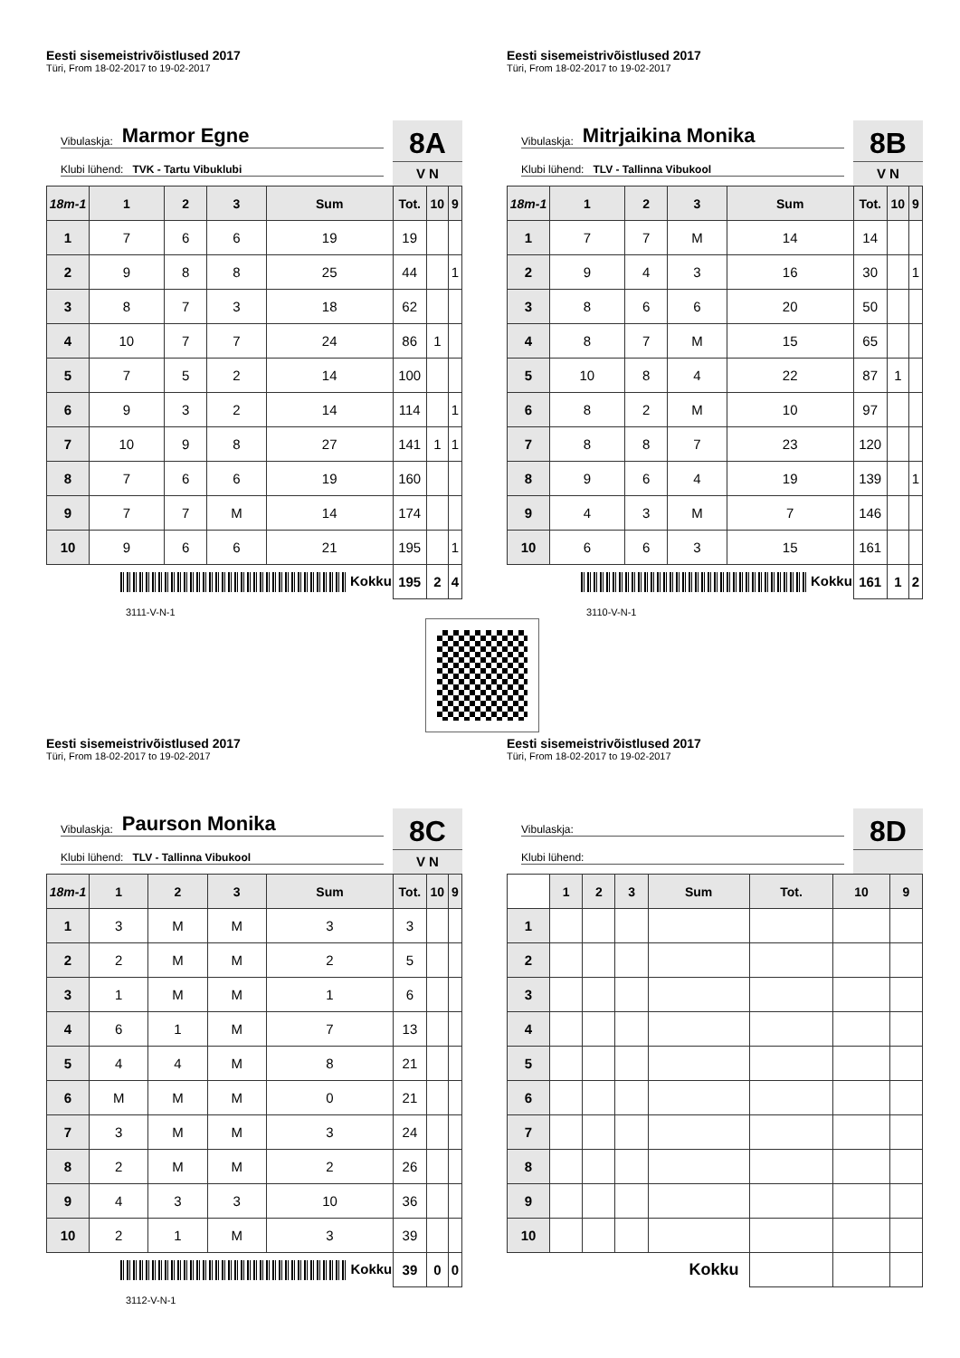Eesti sisemeistrivõistlused 2017
Türi, From 18-02-2017 to 19-02-2017
Vibulaskja: Marmor Egne
Klubi lühend: TVK - Tartu Vibuklubi
8A
V N
| 18m-1 | 1 | 2 | 3 | Sum | Tot. | 10 | 9 |
| --- | --- | --- | --- | --- | --- | --- | --- |
| 1 | 7 | 6 | 6 | 19 | 19 | | |
| 2 | 9 | 8 | 8 | 25 | 44 | | 1 |
| 3 | 8 | 7 | 3 | 18 | 62 | | |
| 4 | 10 | 7 | 7 | 24 | 86 | 1 | |
| 5 | 7 | 5 | 2 | 14 | 100 | | |
| 6 | 9 | 3 | 2 | 14 | 114 | | 1 |
| 7 | 10 | 9 | 8 | 27 | 141 | 1 | 1 |
| 8 | 7 | 6 | 6 | 19 | 160 | | |
| 9 | 7 | 7 | M | 14 | 174 | | |
| 10 | 9 | 6 | 6 | 21 | 195 | | 1 |
| Kokku | | | | | 195 | 2 | 4 |
3111-V-N-1
Eesti sisemeistrivõistlused 2017
Türi, From 18-02-2017 to 19-02-2017
Vibulaskja: Mitrjaikina Monika
Klubi lühend: TLV - Tallinna Vibukool
8B
V N
| 18m-1 | 1 | 2 | 3 | Sum | Tot. | 10 | 9 |
| --- | --- | --- | --- | --- | --- | --- | --- |
| 1 | 7 | 7 | M | 14 | 14 | | |
| 2 | 9 | 4 | 3 | 16 | 30 | | 1 |
| 3 | 8 | 6 | 6 | 20 | 50 | | |
| 4 | 8 | 7 | M | 15 | 65 | | |
| 5 | 10 | 8 | 4 | 22 | 87 | 1 | |
| 6 | 8 | 2 | M | 10 | 97 | | |
| 7 | 8 | 8 | 7 | 23 | 120 | | |
| 8 | 9 | 6 | 4 | 19 | 139 | | 1 |
| 9 | 4 | 3 | M | 7 | 146 | | |
| 10 | 6 | 6 | 3 | 15 | 161 | | |
| Kokku | | | | | 161 | 1 | 2 |
3110-V-N-1
Eesti sisemeistrivõistlused 2017
Türi, From 18-02-2017 to 19-02-2017
Vibulaskja: Paurson Monika
Klubi lühend: TLV - Tallinna Vibukool
8C
V N
| 18m-1 | 1 | 2 | 3 | Sum | Tot. | 10 | 9 |
| --- | --- | --- | --- | --- | --- | --- | --- |
| 1 | 3 | M | M | 3 | 3 | | |
| 2 | 2 | M | M | 2 | 5 | | |
| 3 | 1 | M | M | 1 | 6 | | |
| 4 | 6 | 1 | M | 7 | 13 | | |
| 5 | 4 | 4 | M | 8 | 21 | | |
| 6 | M | M | M | 0 | 21 | | |
| 7 | 3 | M | M | 3 | 24 | | |
| 8 | 2 | M | M | 2 | 26 | | |
| 9 | 4 | 3 | 3 | 10 | 36 | | |
| 10 | 2 | 1 | M | 3 | 39 | | |
| Kokku | | | | | 39 | 0 | 0 |
3112-V-N-1
Eesti sisemeistrivõistlused 2017
Türi, From 18-02-2017 to 19-02-2017
Vibulaskja:
Klubi lühend:
8D
| | 1 | 2 | 3 | Sum | Tot. | 10 | 9 |
| --- | --- | --- | --- | --- | --- | --- | --- |
| 1 | | | | | | | |
| 2 | | | | | | | |
| 3 | | | | | | | |
| 4 | | | | | | | |
| 5 | | | | | | | |
| 6 | | | | | | | |
| 7 | | | | | | | |
| 8 | | | | | | | |
| 9 | | | | | | | |
| 10 | | | | | | | |
| Kokku | | | | | | | |